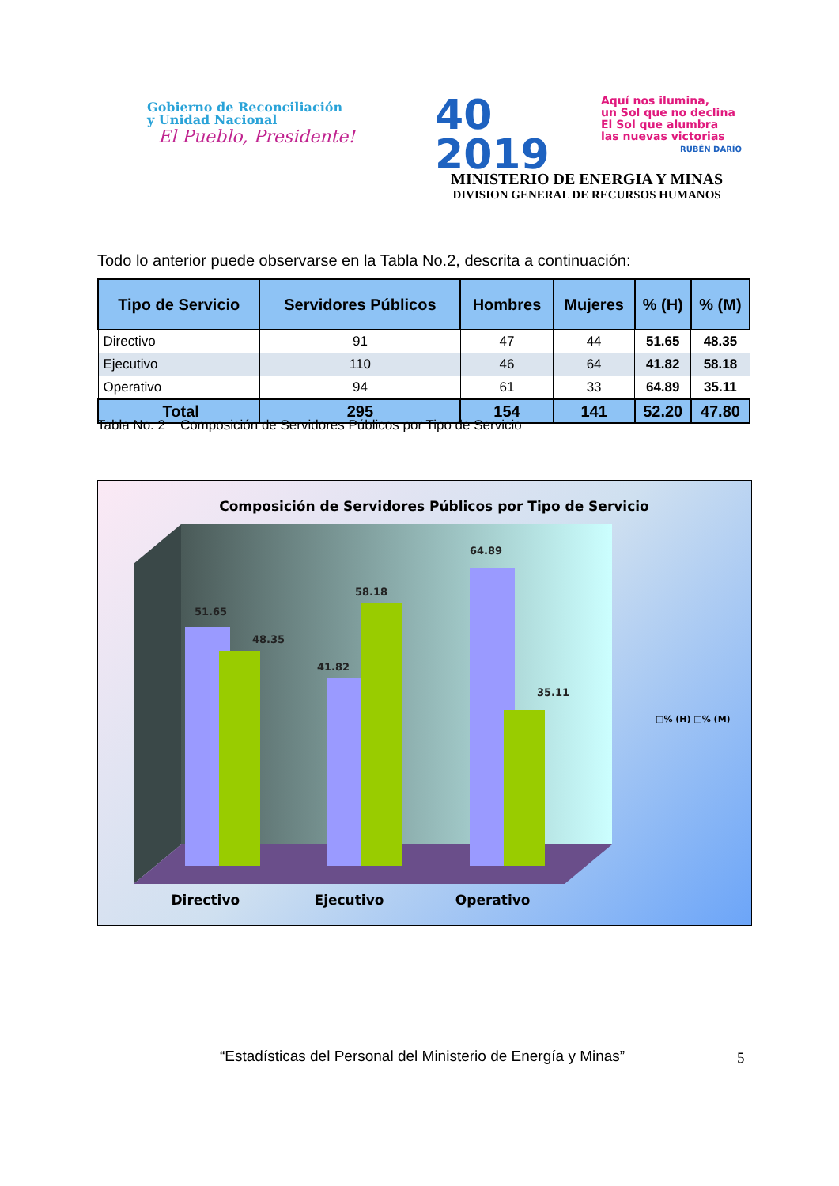Gobierno de Reconciliación
y Unidad Nacional
El Pueblo, Presidente!
40
2019
Aquí nos ilumina,
un Sol que no declina
El Sol que alumbra
las nuevas victorias
RUBÉN DARÍO
MINISTERIO DE ENERGIA Y MINAS
DIVISION GENERAL DE RECURSOS HUMANOS
Todo lo anterior puede observarse en la Tabla No.2, descrita a continuación:
| Tipo de Servicio | Servidores Públicos | Hombres | Mujeres | % (H) | % (M) |
| --- | --- | --- | --- | --- | --- |
| Directivo | 91 | 47 | 44 | 51.65 | 48.35 |
| Ejecutivo | 110 | 46 | 64 | 41.82 | 58.18 |
| Operativo | 94 | 61 | 33 | 64.89 | 35.11 |
| Total | 295 | 154 | 141 | 52.20 | 47.80 |
Tabla No. 2 Composición de Servidores Públicos por Tipo de Servicio
51.65
48.35
41.82
58.18
64.89
35.11
Composición de Servidores Públicos por Tipo de Servicio
□% (H) □% (M)
Directivo Ejecutivo Operativo
“Estadísticas del Personal del Ministerio de Energía y Minas”
5